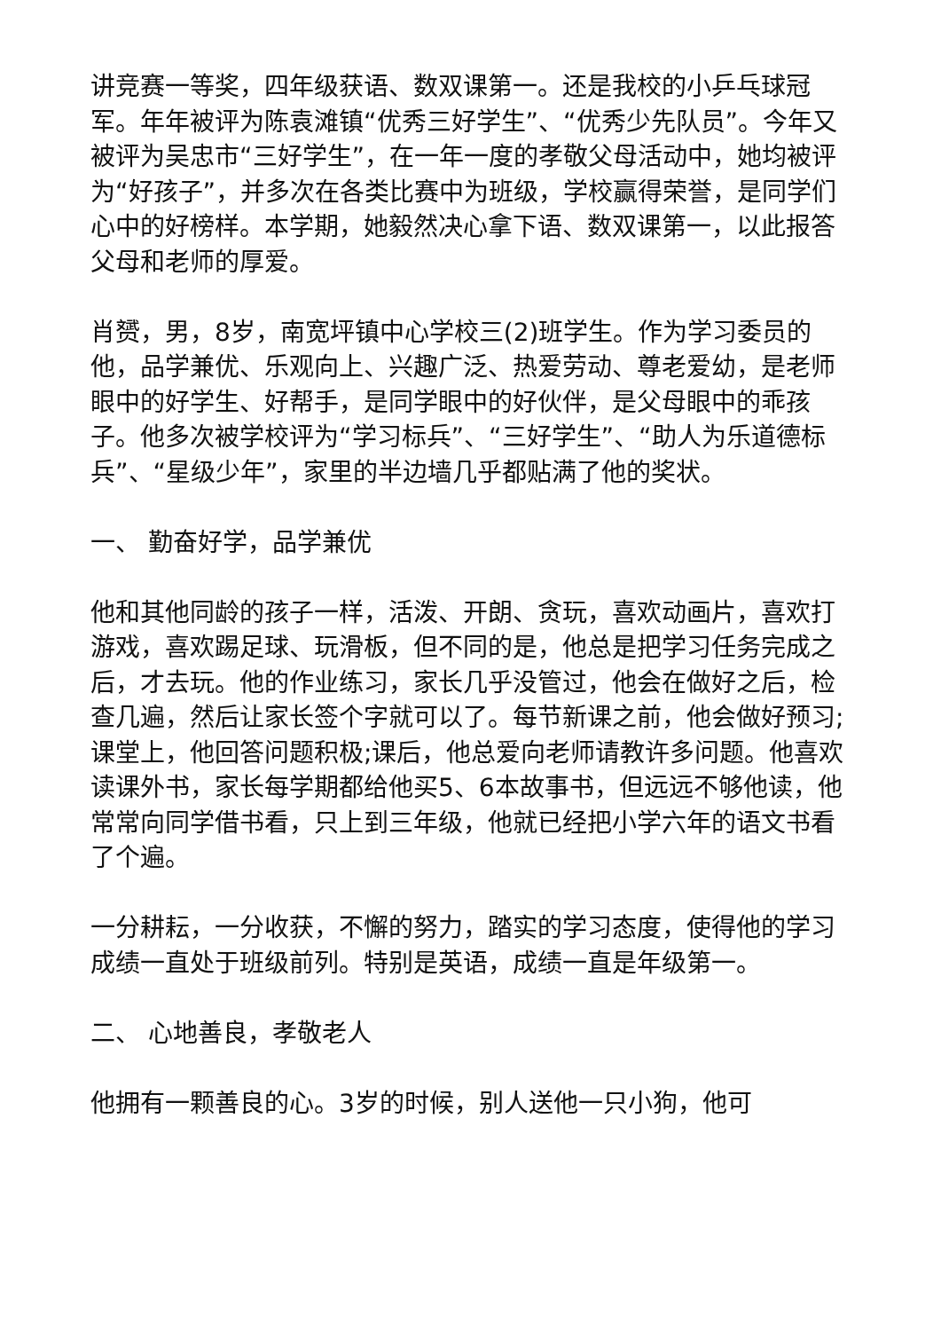讲竞赛一等奖，四年级获语、数双课第一。还是我校的小乒乓球冠军。年年被评为陈袁滩镇“优秀三好学生”、“优秀少先队员”。今年又被评为吴忠市“三好学生”，在一年一度的孝敬父母活动中，她均被评为“好孩子”，并多次在各类比赛中为班级，学校赢得荣誉，是同学们心中的好榜样。本学期，她毅然决心拿下语、数双课第一，以此报答父母和老师的厚爱。
肖赟，男，8岁，南宽坪镇中心学校三(2)班学生。作为学习委员的他，品学兼优、乐观向上、兴趣广泛、热爱劳动、尊老爱幼，是老师眼中的好学生、好帮手，是同学眼中的好伙伴，是父母眼中的乖孩子。他多次被学校评为“学习标兵”、“三好学生”、“助人为乐道德标兵”、“星级少年”，家里的半边墙几乎都贴满了他的奖状。
一、 勤奋好学，品学兼优
他和其他同龄的孩子一样，活泼、开朗、贪玩，喜欢动画片，喜欢打游戏，喜欢踢足球、玩滑板，但不同的是，他总是把学习任务完成之后，才去玩。他的作业练习，家长几乎没管过，他会在做好之后，检查几遍，然后让家长签个字就可以了。每节新课之前，他会做好预习;课堂上，他回答问题积极;课后，他总爱向老师请教许多问题。他喜欢读课外书，家长每学期都给他买5、6本故事书，但远远不够他读，他常常向同学借书看，只上到三年级，他就已经把小学六年的语文书看了个遍。
一分耕耘，一分收获，不懈的努力，踏实的学习态度，使得他的学习成绩一直处于班级前列。特别是英语，成绩一直是年级第一。
二、 心地善良，孝敬老人
他拥有一颗善良的心。3岁的时候，别人送他一只小狗，他可